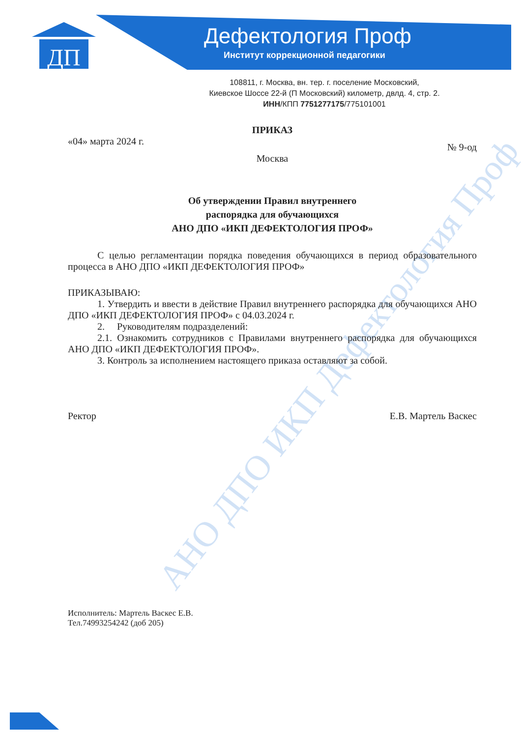ДП
АНО ДПО ИКП Дефектология Проф
Дефектология Проф
Институт коррекционной педагогики
108811, г. Москва, вн. тер. г. поселение Московский,
Киевское Шоссе 22-й (П Московский) километр, двлд. 4, стр. 2.
ИНН/КПП 7751277175/775101001
ПРИКАЗ
«04» марта 2024 г. № 9-од
Москва
Об утверждении Правил внутреннего
распорядка для обучающихся
АНО ДПО «ИКП ДЕФЕКТОЛОГИЯ ПРОФ»
С целью регламентации порядка поведения обучающихся в период образовательного процесса в АНО ДПО «ИКП ДЕФЕКТОЛОГИЯ ПРОФ»
ПРИКАЗЫВАЮ:
1. Утвердить и ввести в действие Правил внутреннего распорядка для обучающихся АНО ДПО «ИКП ДЕФЕКТОЛОГИЯ ПРОФ» с 04.03.2024 г.
2. Руководителям подразделений:
2.1. Ознакомить сотрудников с Правилами внутреннего распорядка для обучающихся АНО ДПО «ИКП ДЕФЕКТОЛОГИЯ ПРОФ».
3. Контроль за исполнением настоящего приказа оставляют за собой.
Ректор Е.В. Мартель Васкес
Исполнитель: Мартель Васкес Е.В.
Тел.74993254242 (доб 205)